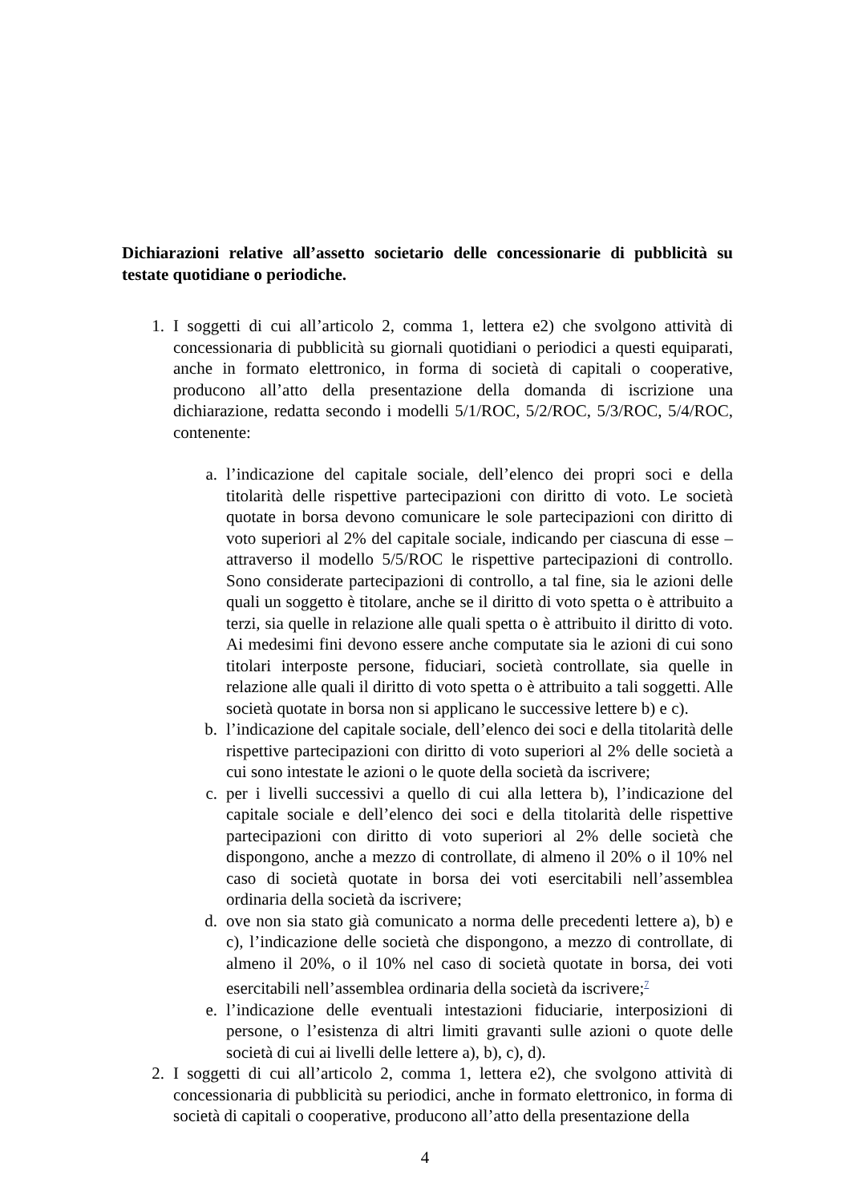Dichiarazioni relative all’assetto societario delle concessionarie di pubblicità su testate quotidiane o periodiche.
1. I soggetti di cui all’articolo 2, comma 1, lettera e2) che svolgono attività di concessionaria di pubblicità su giornali quotidiani o periodici a questi equiparati, anche in formato elettronico, in forma di società di capitali o cooperative, producono all’atto della presentazione della domanda di iscrizione una dichiarazione, redatta secondo i modelli 5/1/ROC, 5/2/ROC, 5/3/ROC, 5/4/ROC, contenente:
a. l’indicazione del capitale sociale, dell’elenco dei propri soci e della titolarità delle rispettive partecipazioni con diritto di voto. Le società quotate in borsa devono comunicare le sole partecipazioni con diritto di voto superiori al 2% del capitale sociale, indicando per ciascuna di esse – attraverso il modello 5/5/ROC le rispettive partecipazioni di controllo. Sono considerate partecipazioni di controllo, a tal fine, sia le azioni delle quali un soggetto è titolare, anche se il diritto di voto spetta o è attribuito a terzi, sia quelle in relazione alle quali spetta o è attribuito il diritto di voto. Ai medesimi fini devono essere anche computate sia le azioni di cui sono titolari interposte persone, fiduciari, società controllate, sia quelle in relazione alle quali il diritto di voto spetta o è attribuito a tali soggetti. Alle società quotate in borsa non si applicano le successive lettere b) e c).
b. l’indicazione del capitale sociale, dell’elenco dei soci e della titolarità delle rispettive partecipazioni con diritto di voto superiori al 2% delle società a cui sono intestate le azioni o le quote della società da iscrivere;
c. per i livelli successivi a quello di cui alla lettera b), l’indicazione del capitale sociale e dell’elenco dei soci e della titolarità delle rispettive partecipazioni con diritto di voto superiori al 2% delle società che dispongono, anche a mezzo di controllate, di almeno il 20% o il 10% nel caso di società quotate in borsa dei voti esercitabili nell’assemblea ordinaria della società da iscrivere;
d. ove non sia stato già comunicato a norma delle precedenti lettere a), b) e c), l’indicazione delle società che dispongono, a mezzo di controllate, di almeno il 20%, o il 10% nel caso di società quotate in borsa, dei voti esercitabili nell’assemblea ordinaria della società da iscrivere;<sup>7</sup>
e. l’indicazione delle eventuali intestazioni fiduciarie, interposizioni di persone, o l’esistenza di altri limiti gravanti sulle azioni o quote delle società di cui ai livelli delle lettere a), b), c), d).
2. I soggetti di cui all’articolo 2, comma 1, lettera e2), che svolgono attività di concessionaria di pubblicità su periodici, anche in formato elettronico, in forma di società di capitali o cooperative, producono all’atto della presentazione della
4